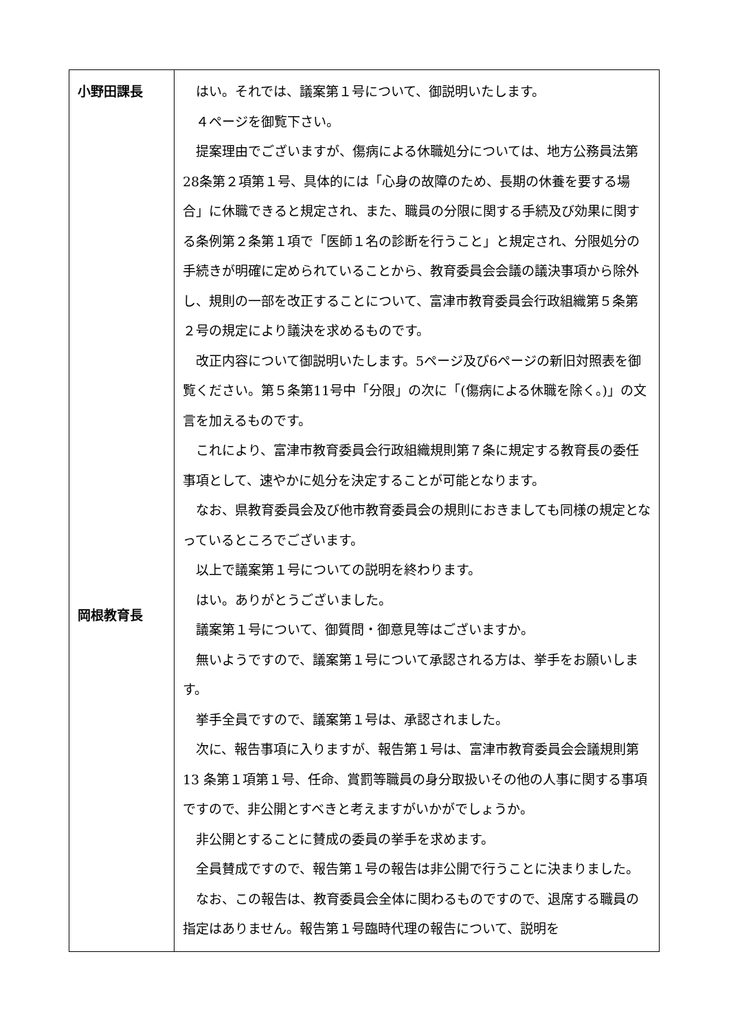| 小野田課長 岡根教育長 | はい。それでは、議案第１号について、御説明いたします。 ４ページを御覧下さい。 提案理由でございますが、傷病による休職処分については、地方公務員法第28条第２項第１号、具体的には「心身の故障のため、長期の休養を要する場合」に休職できると規定され、また、職員の分限に関する手続及び効果に関する条例第２条第１項で「医師１名の診断を行うこと」と規定され、分限処分の手続きが明確に定められていることから、教育委員会会議の議決事項から除外し、規則の一部を改正することについて、富津市教育委員会行政組織第５条第２号の規定により議決を求めるものです。 改正内容について御説明いたします。5ページ及び6ページの新旧対照表を御覧ください。第５条第11号中「分限」の次に「(傷病による休職を除く。)」の文言を加えるものです。 これにより、富津市教育委員会行政組織規則第７条に規定する教育長の委任事項として、速やかに処分を決定することが可能となります。 なお、県教育委員会及び他市教育委員会の規則におきましても同様の規定となっているところでございます。 以上で議案第１号についての説明を終わります。 はい。ありがとうございました。 議案第１号について、御質問・御意見等はございますか。 無いようですので、議案第１号について承認される方は、挙手をお願いします。 挙手全員ですので、議案第１号は、承認されました。 次に、報告事項に入りますが、報告第１号は、富津市教育委員会会議規則第 13 条第１項第１号、任命、賞罰等職員の身分取扱いその他の人事に関する事項ですので、非公開とすべきと考えますがいかがでしょうか。 非公開とすることに賛成の委員の挙手を求めます。 全員賛成ですので、報告第１号の報告は非公開で行うことに決まりました。 なお、この報告は、教育委員会全体に関わるものですので、退席する職員の指定はありません。報告第１号臨時代理の報告について、説明を |